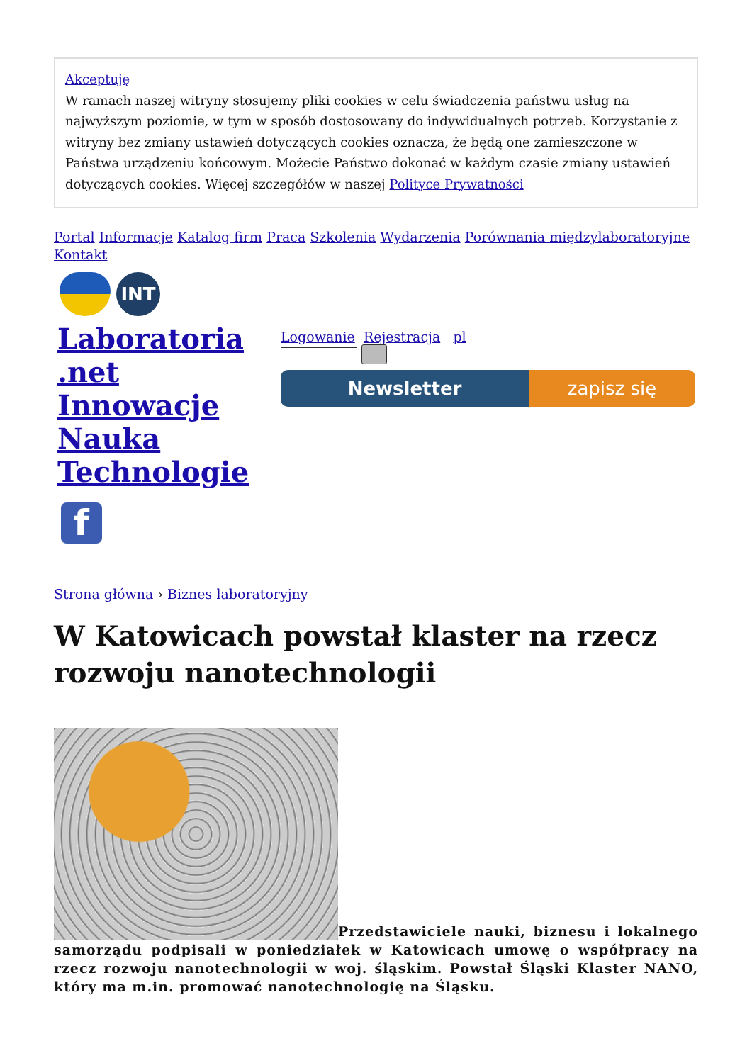Akceptuję
W ramach naszej witryny stosujemy pliki cookies w celu świadczenia państwu usług na najwyższym poziomie, w tym w sposób dostosowany do indywidualnych potrzeb. Korzystanie z witryny bez zmiany ustawień dotyczących cookies oznacza, że będą one zamieszczone w Państwa urządzeniu końcowym. Możecie Państwo dokonać w każdym czasie zmiany ustawień dotyczących cookies. Więcej szczegółów w naszej Polityce Prywatności
Portal Informacje Katalog firm Praca Szkolenia Wydarzenia Porównania międzylaboratoryjne
Kontakt
INT
Laboratoria .net Innowacje Nauka Technologie
f
Logowanie Rejestracja pl
Newsletter zapisz się
Strona główna › Biznes laboratoryjny
W Katowicach powstał klaster na rzecz rozwoju nanotechnologii
Przedstawiciele nauki, biznesu i lokalnego samorządu podpisali w poniedziałek w Katowicach umowę o współpracy na rzecz rozwoju nanotechnologii w woj. śląskim. Powstał Śląski Klaster NANO, który ma m.in. promować nanotechnologię na Śląsku.